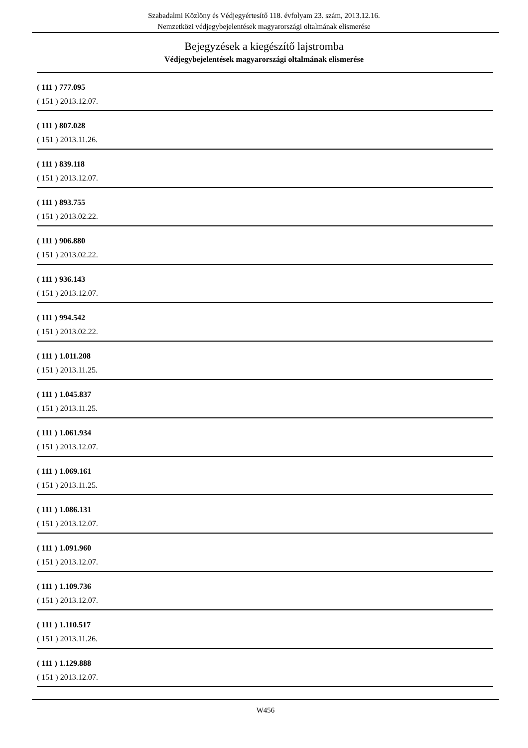Szabadalmi Közlöny és Védjegyértesítő 118. évfolyam 23. szám, 2013.12.16.
Nemzetközi védjegybejelentések magyarországi oltalmának elismerése
Bejegyzések a kiegészítő lajstromba
Védjegybejelentések magyarországi oltalmának elismerése
( 111 ) 777.095
( 151 ) 2013.12.07.
( 111 ) 807.028
( 151 ) 2013.11.26.
( 111 ) 839.118
( 151 ) 2013.12.07.
( 111 ) 893.755
( 151 ) 2013.02.22.
( 111 ) 906.880
( 151 ) 2013.02.22.
( 111 ) 936.143
( 151 ) 2013.12.07.
( 111 ) 994.542
( 151 ) 2013.02.22.
( 111 ) 1.011.208
( 151 ) 2013.11.25.
( 111 ) 1.045.837
( 151 ) 2013.11.25.
( 111 ) 1.061.934
( 151 ) 2013.12.07.
( 111 ) 1.069.161
( 151 ) 2013.11.25.
( 111 ) 1.086.131
( 151 ) 2013.12.07.
( 111 ) 1.091.960
( 151 ) 2013.12.07.
( 111 ) 1.109.736
( 151 ) 2013.12.07.
( 111 ) 1.110.517
( 151 ) 2013.11.26.
( 111 ) 1.129.888
( 151 ) 2013.12.07.
W456